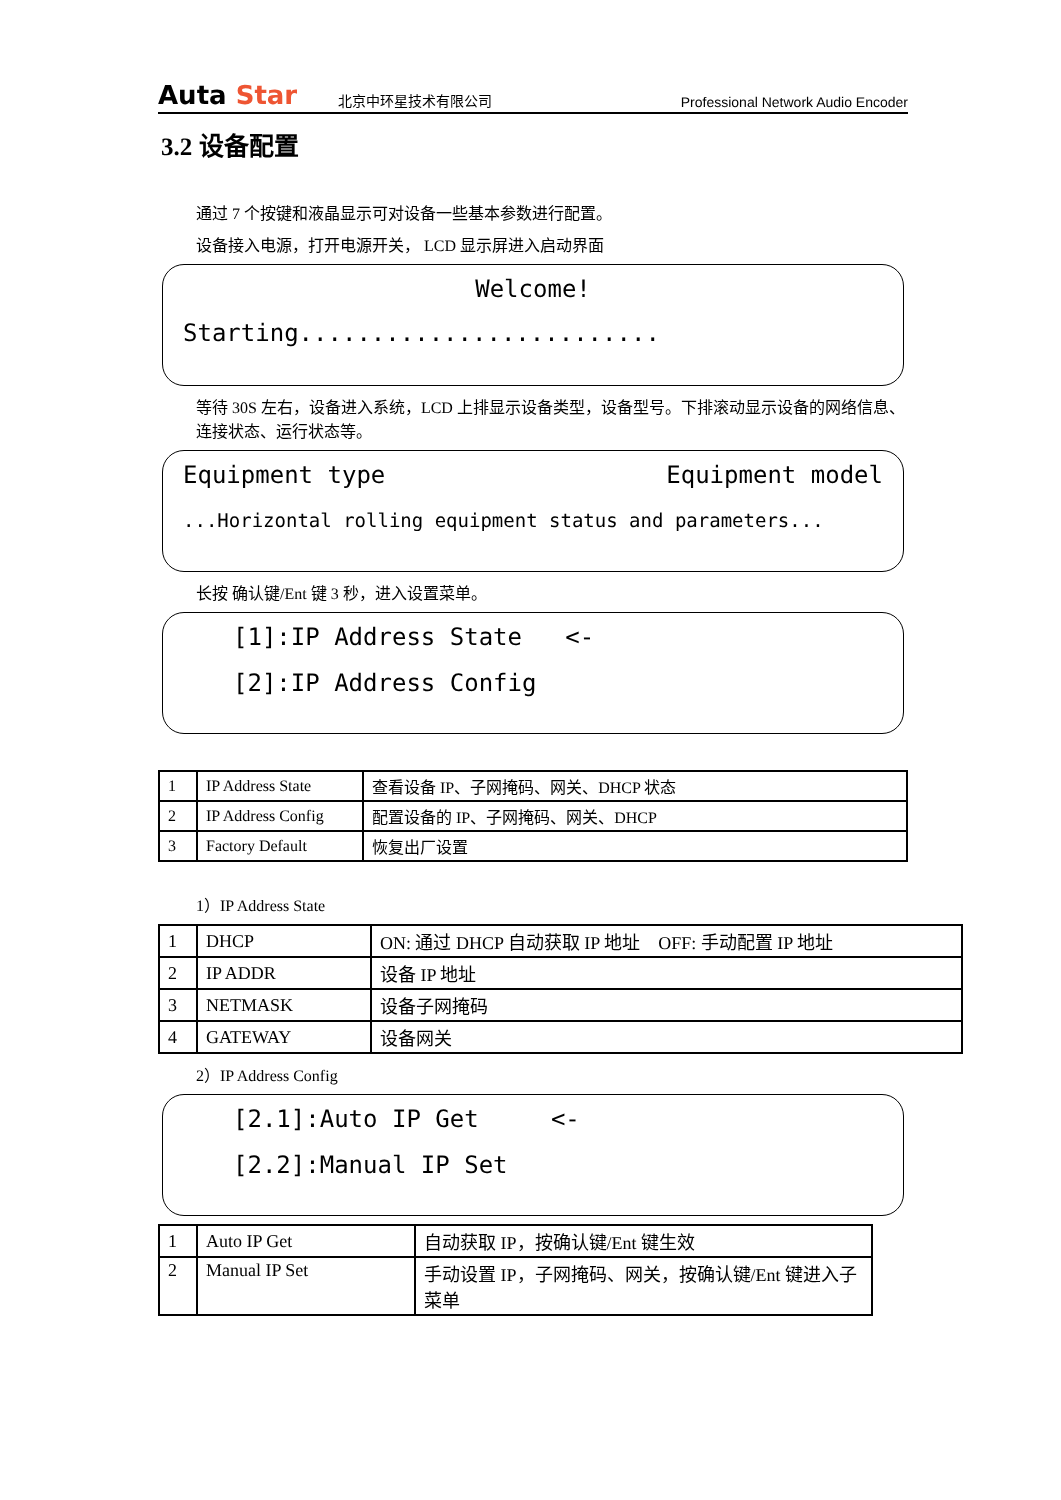Auta Star
北京中环星技术有限公司
Professional Network Audio Encoder
3.2 设备配置
通过 7 个按键和液晶显示可对设备一些基本参数进行配置。
设备接入电源，打开电源开关， LCD 显示屏进入启动界面
Welcome!
Starting.........................
等待 30S 左右，设备进入系统，LCD 上排显示设备类型，设备型号。下排滚动显示设备的网络信息、连接状态、运行状态等。
Equipment type Equipment model
...Horizontal rolling equipment status and parameters...
长按 确认键/Ent 键 3 秒，进入设置菜单。
[1]:IP Address State <-
[2]:IP Address Config
| 1 | IP Address State | 查看设备 IP、子网掩码、网关、DHCP 状态 |
| 2 | IP Address Config | 配置设备的 IP、子网掩码、网关、DHCP |
| 3 | Factory Default | 恢复出厂设置 |
1）IP Address State
| 1 | DHCP | ON: 通过 DHCP 自动获取 IP 地址 OFF: 手动配置 IP 地址 |
| 2 | IP ADDR | 设备 IP 地址 |
| 3 | NETMASK | 设备子网掩码 |
| 4 | GATEWAY | 设备网关 |
2）IP Address Config
[2.1]:Auto IP Get <-
[2.2]:Manual IP Set
| 1 | Auto IP Get | 自动获取 IP，按确认键/Ent 键生效 |
| 2 | Manual IP Set | 手动设置 IP，子网掩码、网关，按确认键/Ent 键进入子菜单 |